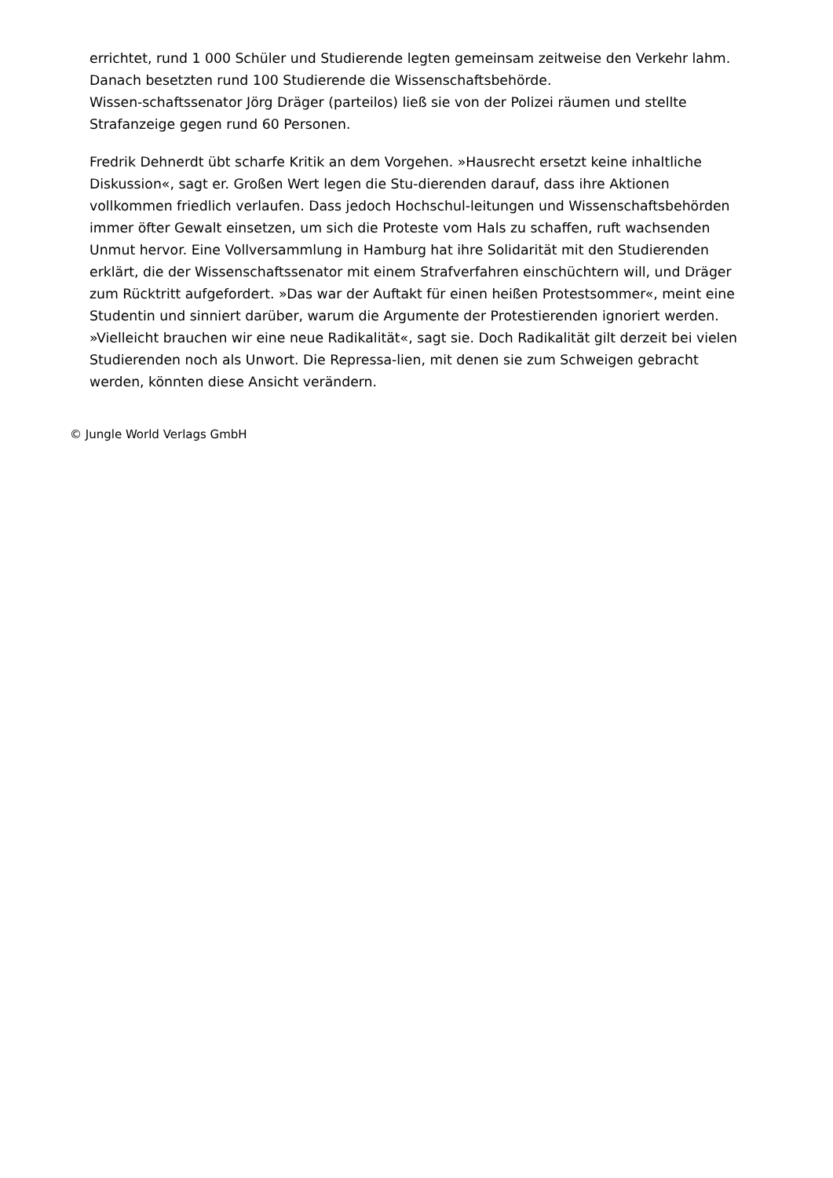errichtet, rund 1 000 Schüler und Studierende legten gemeinsam zeitweise den Verkehr lahm. Danach besetzten rund 100 Studierende die Wissenschaftsbehörde.
Wissen-schaftssenator Jörg Dräger (parteilos) ließ sie von der Polizei räumen und stellte Strafanzeige gegen rund 60 Personen.
Fredrik Dehnerdt übt scharfe Kritik an dem Vorgehen. »Hausrecht ersetzt keine inhaltliche Diskussion«, sagt er. Großen Wert legen die Stu-dierenden darauf, dass ihre Aktionen vollkommen friedlich verlaufen. Dass jedoch Hochschul-leitungen und Wissenschaftsbehörden immer öfter Gewalt einsetzen, um sich die Proteste vom Hals zu schaffen, ruft wachsenden Unmut hervor. Eine Vollversammlung in Hamburg hat ihre Solidarität mit den Studierenden erklärt, die der Wissenschaftssenator mit einem Strafverfahren einschüchtern will, und Dräger zum Rücktritt aufgefordert. »Das war der Auftakt für einen heißen Protestsommer«, meint eine Studentin und sinniert darüber, warum die Argumente der Protestierenden ignoriert werden. »Vielleicht brauchen wir eine neue Radikalität«, sagt sie. Doch Radikalität gilt derzeit bei vielen Studierenden noch als Unwort. Die Repressa-lien, mit denen sie zum Schweigen gebracht werden, könnten diese Ansicht verändern.
© Jungle World Verlags GmbH